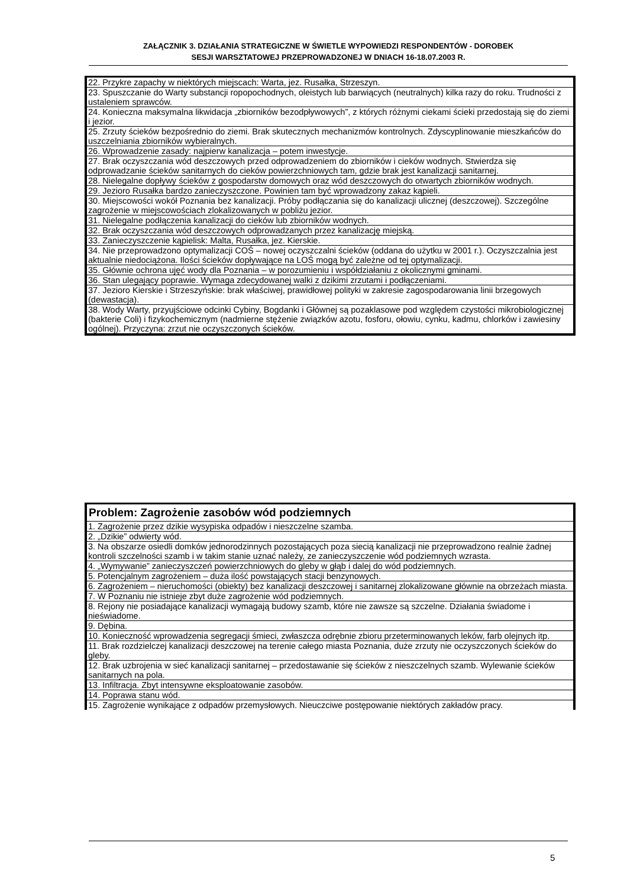ZAŁĄCZNIK 3. DZIAŁANIA STRATEGICZNE W ŚWIETLE WYPOWIEDZI RESPONDENTÓW - DOROBEK
SESJI WARSZTATOWEJ PRZEPROWADZONEJ W DNIACH 16-18.07.2003 R.
| 22. Przykre zapachy w niektórych miejscach: Warta, jez. Rusałka, Strzeszyn. |
| 23. Spuszczanie do Warty substancji ropopochodnych, oleistych lub barwiących (neutralnych) kilka razy do roku. Trudności z ustaleniem sprawców. |
| 24. Konieczna maksymalna likwidacja „zbiorników bezodpływowych”, z których różnymi ciekami ścieki przedostają się do ziemi i jezior. |
| 25. Zrzuty ścieków bezpośrednio do ziemi. Brak skutecznych mechanizmów kontrolnych. Zdyscyplinowanie mieszkańców do uszczelniania zbiorników wybieralnych. |
| 26. Wprowadzenie zasady: najpierw kanalizacja – potem inwestycje. |
| 27. Brak oczyszczania wód deszczowych przed odprowadzeniem do zbiorników i cieków wodnych. Stwierdza się odprowadzanie ścieków sanitarnych do cieków powierzchniowych tam, gdzie brak jest kanalizacji sanitarnej. |
| 28. Nielegalne dopływy ścieków z gospodarstw domowych oraz wód deszczowych do otwartych zbiorników wodnych. |
| 29. Jezioro Rusałka bardzo zanieczyszczone. Powinien tam być wprowadzony zakaz kąpieli. |
| 30. Miejscowości wokół Poznania bez kanalizacji. Próby podłączania się do kanalizacji ulicznej (deszczowej). Szczególne zagrożenie w miejscowościach zlokalizowanych w pobliżu jezior. |
| 31. Nielegalne podłączenia kanalizacji do cieków lub zbiorników wodnych. |
| 32. Brak oczyszczania wód deszczowych odprowadzanych przez kanalizację miejską. |
| 33. Zanieczyszczenie kąpielisk: Malta, Rusałka, jez. Kierskie. |
| 34. Nie przeprowadzono optymalizacji COŚ – nowej oczyszczalni ścieków (oddana do użytku w 2001 r.). Oczyszczalnia jest aktualnie niedociążona. Ilości ścieków dopływające na LOŚ mogą być zależne od tej optymalizacji. |
| 35. Głównie ochrona ujęć wody dla Poznania – w porozumieniu i współdziałaniu z okolicznymi gminami. |
| 36. Stan ulegający poprawie. Wymaga zdecydowanej walki z dzikimi zrzutami i podłączeniami. |
| 37. Jezioro Kierskie i Strzeszyńskie: brak właściwej, prawidłowej polityki w zakresie zagospodarowania linii brzegowych (dewastacja). |
| 38. Wody Warty, przyujściowe odcinki Cybiny, Bogdanki i Głównej są pozaklasowe pod względem czystości mikrobiologicznej (bakterie Coli) i fizykochemicznym (nadmierne stężenie związków azotu, fosforu, ołowiu, cynku, kadmu, chlorków i zawiesiny ogólnej). Przyczyna: zrzut nie oczyszczonych ścieków. |
| Problem: Zagrożenie zasobów wód podziemnych |
| --- |
| 1. Zagrożenie przez dzikie wysypiska odpadów i nieszczelne szamba. |
| 2. „Dzikie” odwierty wód. |
| 3. Na obszarze osiedli domków jednorodzinnych pozostających poza siecią kanalizacji nie przeprowadzono realnie żadnej kontroli szczelności szamb i w takim stanie uznać należy, ze zanieczyszczenie wód podziemnych wzrasta. |
| 4. „Wymywanie” zanieczyszczeń powierzchniowych do gleby w głąb i dalej do wód podziemnych. |
| 5. Potencjalnym zagrożeniem – duża ilość powstających stacji benzynowych. |
| 6. Zagrożeniem – nieruchomości (obiekty) bez kanalizacji deszczowej i sanitarnej zlokalizowane głównie na obrzeżach miasta. |
| 7. W Poznaniu nie istnieje zbyt duże zagrożenie wód podziemnych. |
| 8. Rejony nie posiadające kanalizacji wymagają budowy szamb, które nie zawsze są szczelne. Działania świadome i nieświadome. |
| 9. Dębina. |
| 10. Konieczność wprowadzenia segregacji śmieci, zwłaszcza odrębnie zbioru przeterminowanych leków, farb olejnych itp. |
| 11. Brak rozdzielczej kanalizacji deszczowej na terenie całego miasta Poznania, duże zrzuty nie oczyszczonych ścieków do gleby. |
| 12. Brak uzbrojenia w sieć kanalizacji sanitarnej – przedostawanie się ścieków z nieszczelnych szamb. Wylewanie ścieków sanitarnych na pola. |
| 13. Infiltracja. Zbyt intensywne eksploatowanie zasobów. |
| 14. Poprawa stanu wód. |
| 15. Zagrożenie wynikające z odpadów przemysłowych. Nieuczciwe postępowanie niektórych zakładów pracy. |
5